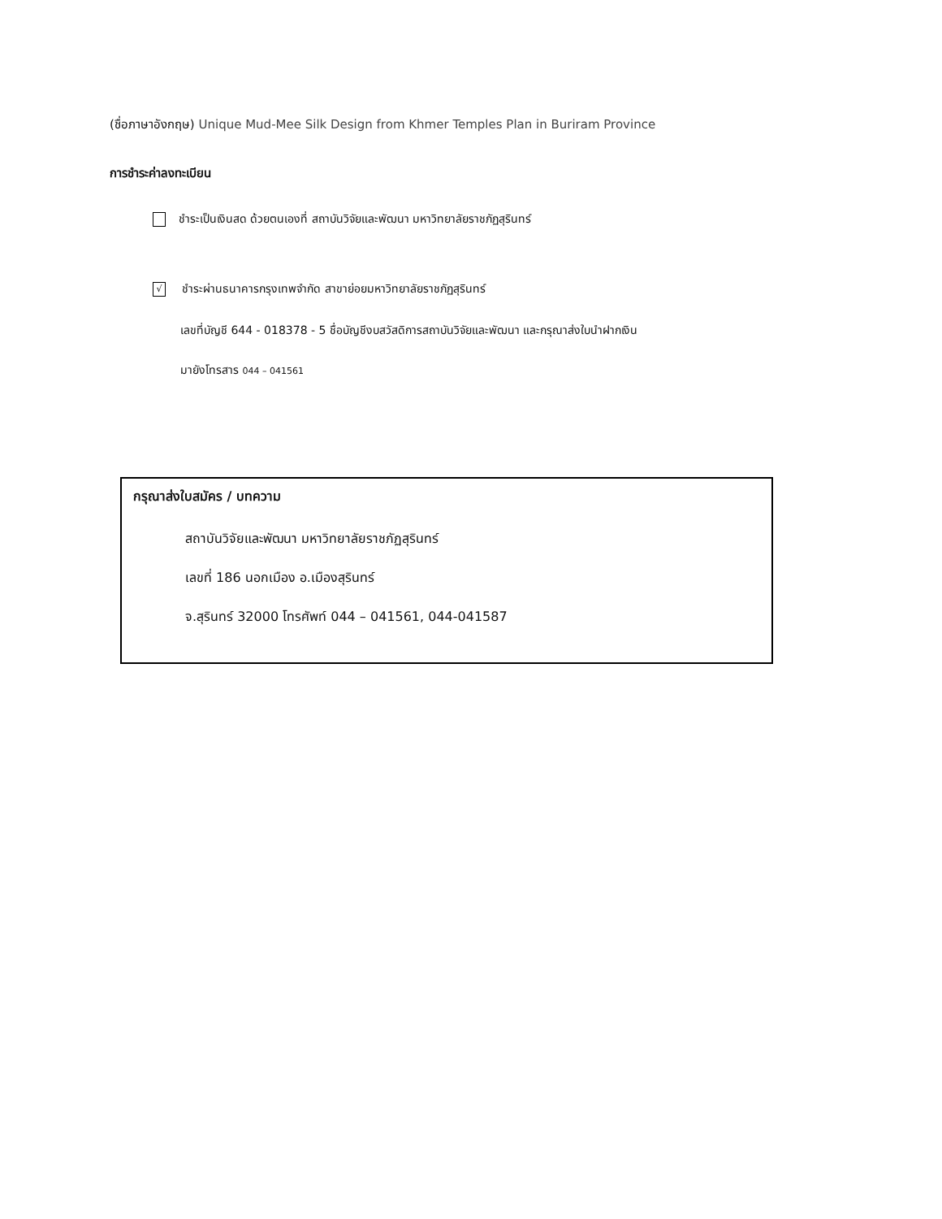(ชื่อภาษาอังกฤษ) Unique Mud-Mee Silk Design from Khmer Temples Plan in Buriram Province
การชำระค่าลงทะเบียน
ชำระเป็นเงินสด ด้วยตนเองที่ สถาบันวิจัยและพัฒนา มหาวิทยาลัยราชภัฏสุรินทร์
√
ชำระผ่านธนาคารกรุงเทพจำกัด สาขาย่อยมหาวิทยาลัยราชภัฏสุรินทร์
เลขที่บัญชี 644 - 018378 - 5 ชื่อบัญชีงบสวัสดิการสถาบันวิจัยและพัฒนา และกรุณาส่งใบนำฝากเงิน
มายังโทรสาร 044 – 041561
กรุณาส่งใบสมัคร / บทความ
สถาบันวิจัยและพัฒนา มหาวิทยาลัยราชภัฏสุรินทร์
เลขที่ 186 นอกเมือง อ.เมืองสุรินทร์
จ.สุรินทร์ 32000 โทรศัพท์ 044 – 041561, 044-041587